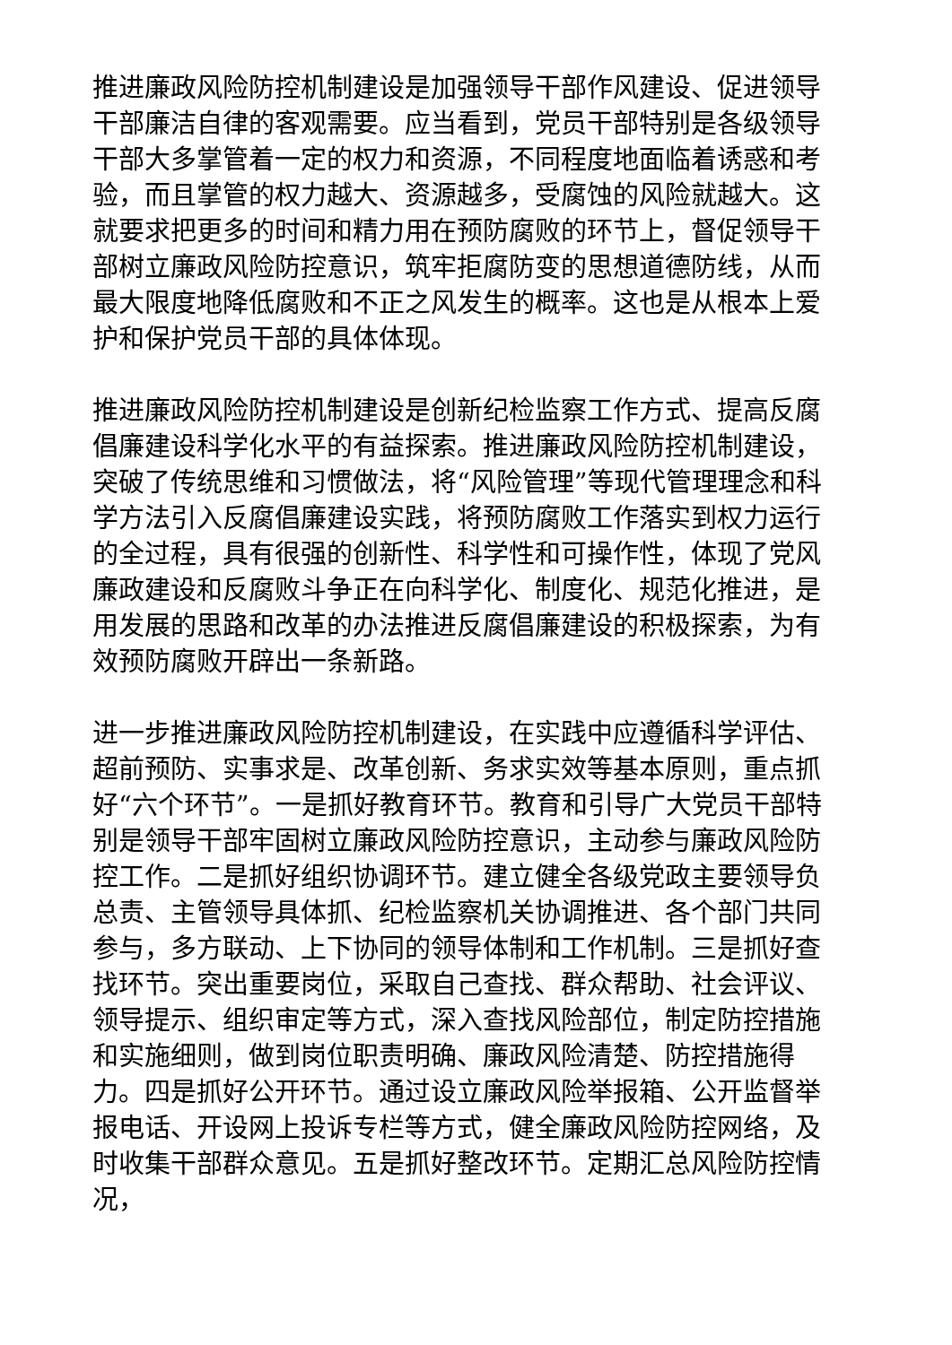推进廉政风险防控机制建设是加强领导干部作风建设、促进领导干部廉洁自律的客观需要。应当看到，党员干部特别是各级领导干部大多掌管着一定的权力和资源，不同程度地面临着诱惑和考验，而且掌管的权力越大、资源越多，受腐蚀的风险就越大。这就要求把更多的时间和精力用在预防腐败的环节上，督促领导干部树立廉政风险防控意识，筑牢拒腐防变的思想道德防线，从而最大限度地降低腐败和不正之风发生的概率。这也是从根本上爱护和保护党员干部的具体体现。
推进廉政风险防控机制建设是创新纪检监察工作方式、提高反腐倡廉建设科学化水平的有益探索。推进廉政风险防控机制建设，突破了传统思维和习惯做法，将“风险管理”等现代管理理念和科学方法引入反腐倡廉建设实践，将预防腐败工作落实到权力运行的全过程，具有很强的创新性、科学性和可操作性，体现了党风廉政建设和反腐败斗争正在向科学化、制度化、规范化推进，是用发展的思路和改革的办法推进反腐倡廉建设的积极探索，为有效预防腐败开辟出一条新路。
进一步推进廉政风险防控机制建设，在实践中应遵循科学评估、超前预防、实事求是、改革创新、务求实效等基本原则，重点抓好“六个环节”。一是抓好教育环节。教育和引导广大党员干部特别是领导干部牢固树立廉政风险防控意识，主动参与廉政风险防控工作。二是抓好组织协调环节。建立健全各级党政主要领导负总责、主管领导具体抓、纪检监察机关协调推进、各个部门共同参与，多方联动、上下协同的领导体制和工作机制。三是抓好查找环节。突出重要岗位，采取自己查找、群众帮助、社会评议、领导提示、组织审定等方式，深入查找风险部位，制定防控措施和实施细则，做到岗位职责明确、廉政风险清楚、防控措施得力。四是抓好公开环节。通过设立廉政风险举报箱、公开监督举报电话、开设网上投诉专栏等方式，健全廉政风险防控网络，及时收集干部群众意见。五是抓好整改环节。定期汇总风险防控情况，